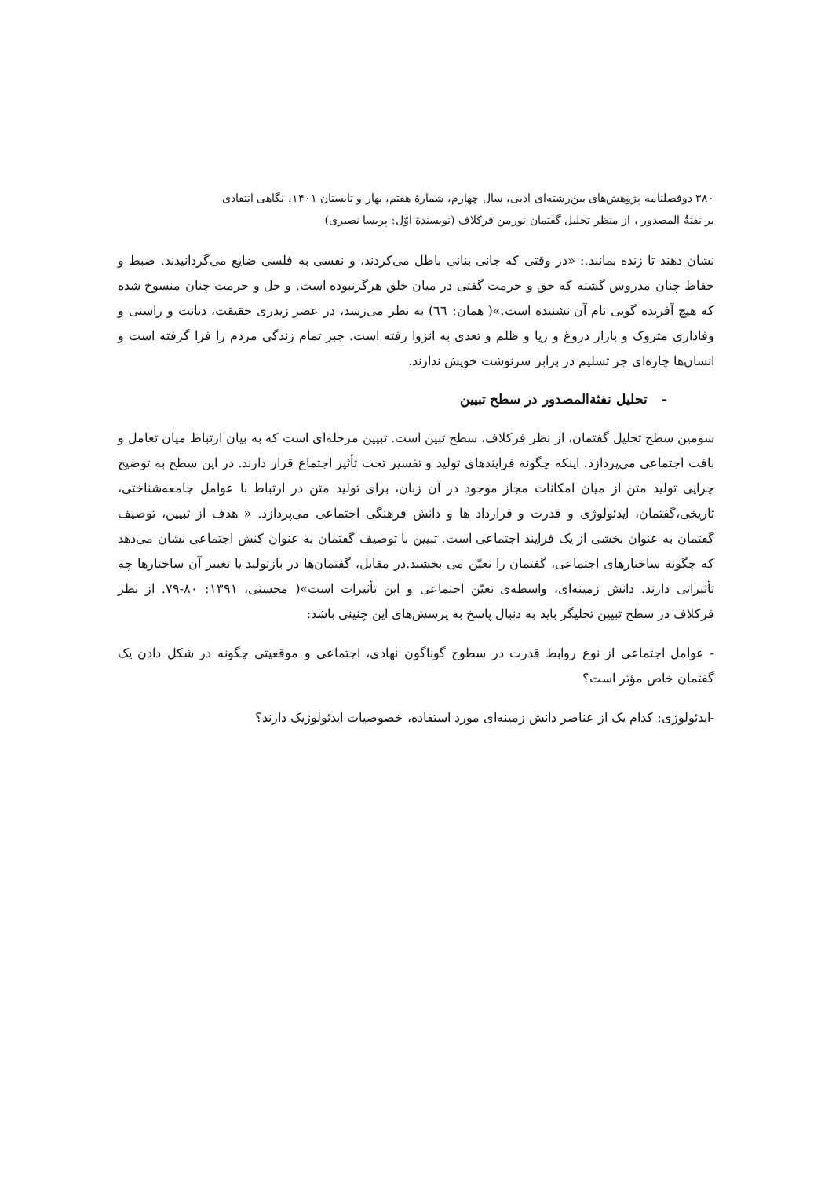۳۸۰ دوفصلنامه پژوهش‌های بین‌رشته‌ای ادبی، سال چهارم، شمارهٔ هفتم، بهار و تابستان ۱۴۰۱، نگاهی انتقادی
بر نفثةُ المصدور ، از منظر تحلیل گفتمان نورمن فرکلاف (نویسندهٔ اوّل: پریسا نصیری)
نشان دهند تا زنده بمانند.: «در وقتی که جانی بنانی باطل می‌کردند، و نفسی به فلسی ضایع می‌گردانیدند. ضبط و حفاظ چنان مدروس گشته که حق و حرمت گفتی در میان خلق هرگزنبوده است. و حل و حرمت چنان منسوخ شده که هیچ آفریده گویی نام آن نشنیده است.»( همان: ٦٦) به نظر می‌رسد، در عصر زیدری حقیقت، دیانت و راستی و وفاداری متروک و بازار دروغ و ریا و ظلم و تعدی به انزوا رفته است. جبر تمام زندگی مردم را فرا گرفته است و انسان‌ها چاره‌ای جر تسلیم در برابر سرنوشت خویش ندارند.
- تحلیل نفثةالمصدور در سطح تبیین
سومین سطح تحلیل گفتمان، از نظر فرکلاف، سطح تبین است. تبیین مرحله‌ای است که به بیان ارتباط میان تعامل و بافت اجتماعی می‌پردازد. اینکه چگونه فرایندهای تولید و تفسیر تحت تأثیر اجتماع قرار دارند. در این سطح به توضیح چرایی تولید متن از میان امکانات مجاز موجود در آن زبان، برای تولید متن در ارتباط با عوامل جامعه‌شناختی، تاریخی،گفتمان، ایدئولوژی و قدرت و قرارداد ها و دانش فرهنگی اجتماعی می‌پردازد. « هدف از تبیین، توصیف گفتمان به عنوان بخشی از یک فرایند اجتماعی است. تبیین با توصیف گفتمان به عنوان کنش اجتماعی نشان می‌دهد که چگونه ساختارهای اجتماعی، گفتمان را تعیّن می بخشند.در مقابل، گفتمان‌ها در بازتولید یا تغییر آن ساختارها چه تأثیراتی دارند. دانش زمینه‌ای، واسطه‌ی تعیّن اجتماعی و این تأثیرات است»( محسنی، ۱۳۹۱: ۸۰-۷۹. از نظر فرکلاف در سطح تبیین تحلیگر باید به دنبال پاسخ به پرسش‌های این چنینی باشد:
- عوامل اجتماعی از نوع روابط قدرت در سطوح گوناگون نهادی، اجتماعی و موقعیتی چگونه در شکل دادن یک گفتمان خاص مؤثر است؟
-ایدئولوژی: کدام یک از عناصر دانش زمینه‌ای مورد استفاده، خصوصیات ایدئولوژیک دارند؟